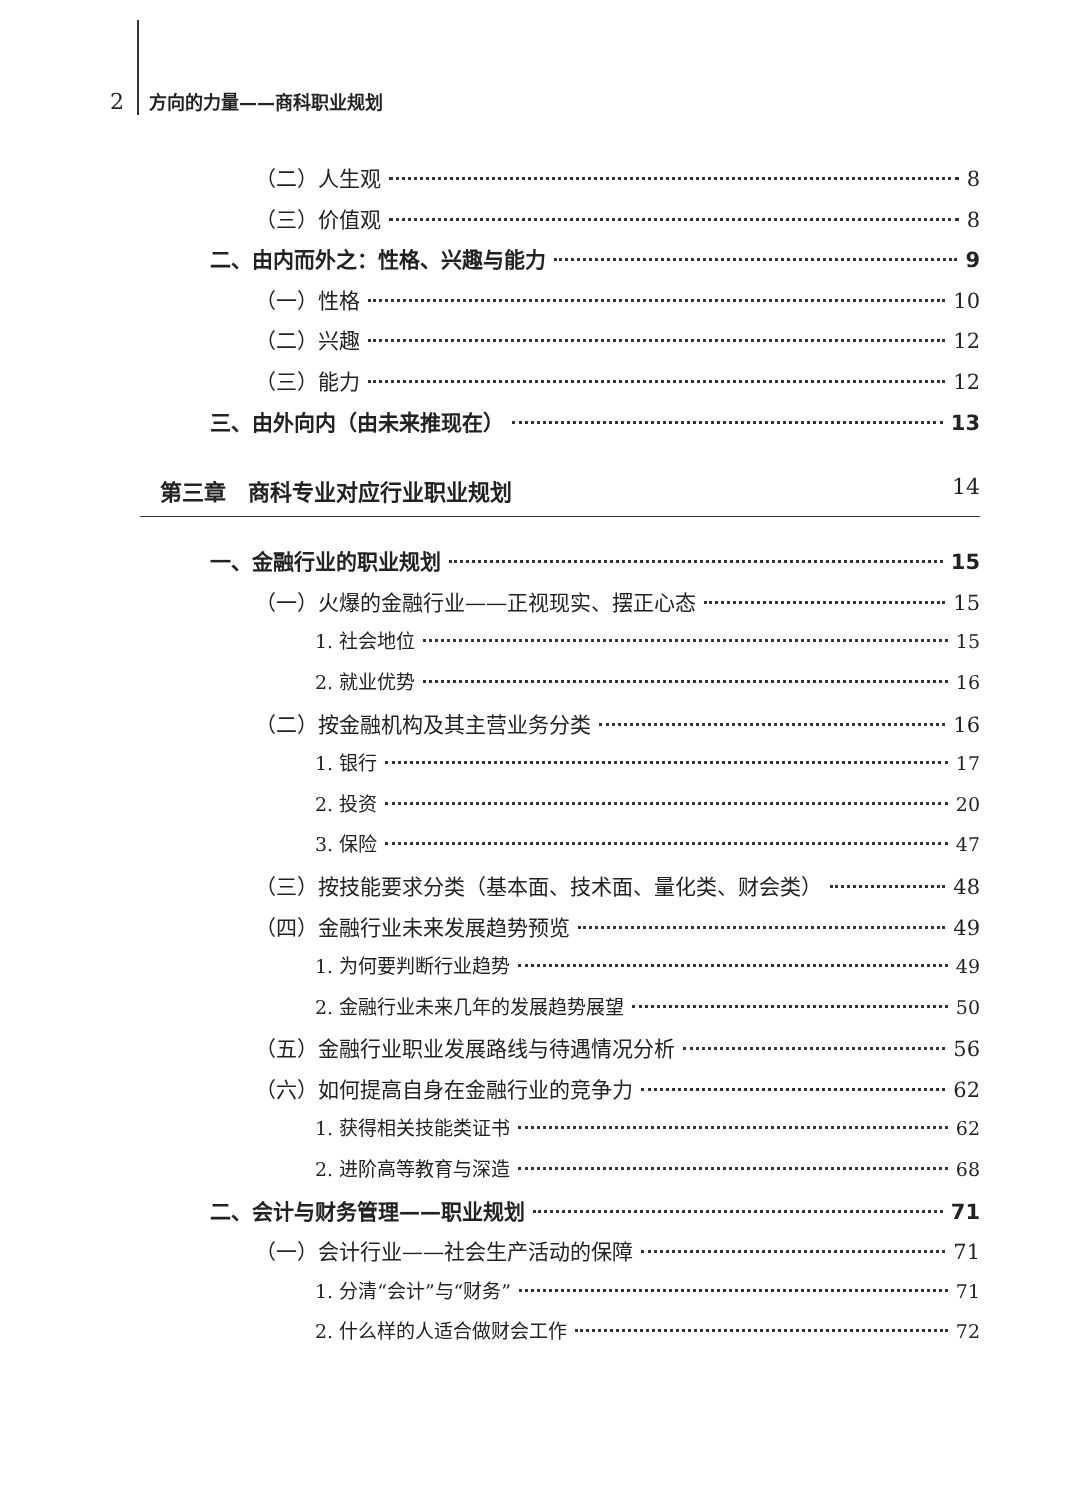2 方向的力量——商科职业规划
（二）人生观 8
（三）价值观 8
二、由内而外之：性格、兴趣与能力 9
（一）性格 10
（二）兴趣 12
（三）能力 12
三、由外向内（由未来推现在） 13
第三章　商科专业对应行业职业规划 14
一、金融行业的职业规划 15
（一）火爆的金融行业——正视现实、摆正心态 15
1. 社会地位 15
2. 就业优势 16
（二）按金融机构及其主营业务分类 16
1. 银行 17
2. 投资 20
3. 保险 47
（三）按技能要求分类（基本面、技术面、量化类、财会类） 48
（四）金融行业未来发展趋势预览 49
1. 为何要判断行业趋势 49
2. 金融行业未来几年的发展趋势展望 50
（五）金融行业职业发展路线与待遇情况分析 56
（六）如何提高自身在金融行业的竞争力 62
1. 获得相关技能类证书 62
2. 进阶高等教育与深造 68
二、会计与财务管理——职业规划 71
（一）会计行业——社会生产活动的保障 71
1. 分清“会计”与“财务” 71
2. 什么样的人适合做财会工作 72